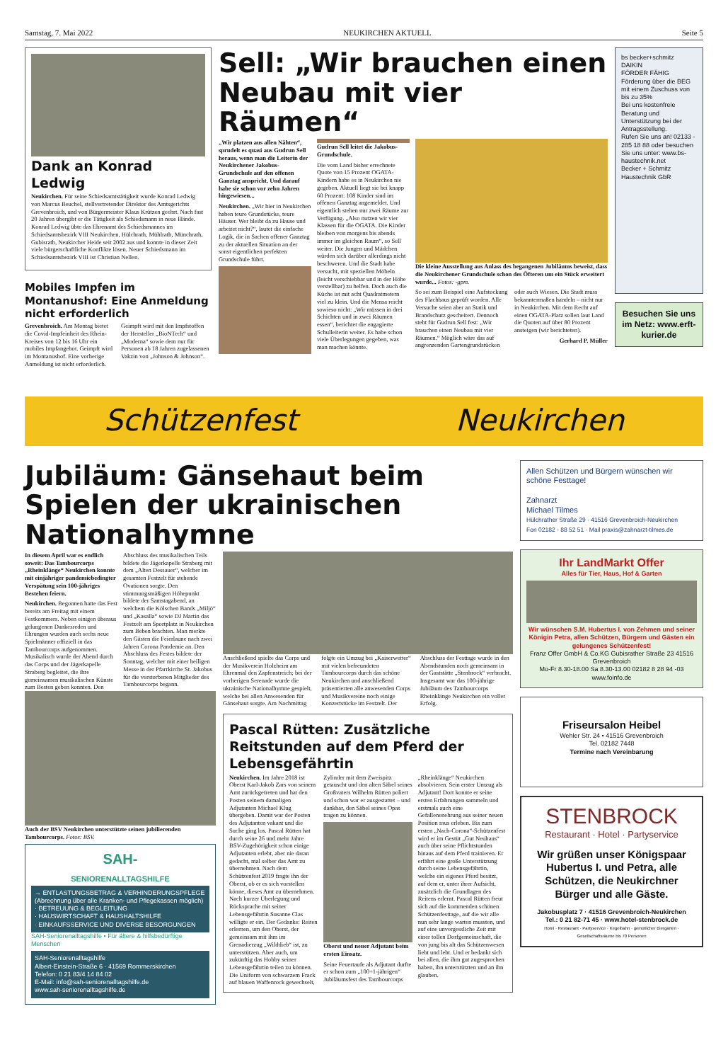Samstag, 7. Mai 2022 NEUKIRCHEN AKTUELL Seite 5
Dank an Konrad Ledwig
Neukirchen. Für seine Schiedsamtstätigkeit wurde Konrad Ledwig von Marcus Beuchel, stellvertretender Direktor des Amtsgerichts Grevenbroich, und von Bürgermeister Klaus Krützen geehrt. Nach fast 20 Jahren übergibt er die Tätigkeit als Schiedsmann in neue Hände. Konrad Ledwig übte das Ehrenamt des Schiedsmannes im Schiedsamtsbezirk VIII Neukirchen, Hülchrath, Mühlrath, Münchrath, Gubisrath, Neukircher Heide seit 2002 aus und konnte in dieser Zeit viele bürgerschaftliche Konflikte lösen. Neuer Schiedsmann im Schiedsamtsbezirk VIII ist Christian Nellen.
Mobiles Impfen im Montanushof: Eine Anmeldung nicht erforderlich
Grevenbroich. Am Montag bietet die Covid-Impfeinheit des Rhein-Kreises von 12 bis 16 Uhr ein mobiles Impfangebot. Geimpft wird im Montanushof. Eine vorherige Anmeldung ist nicht erforderlich. Geimpft wird mit den Impfstoffen der Hersteller „BioNTech“ und „Moderna“ sowie dem nur für Personen ab 18 Jahren zugelassenen Vakzin von „Johnson & Johnson“.
Sell: „Wir brauchen einen Neubau mit vier Räumen“
„Wir platzen aus allen Nähten“, sprudelt es quasi aus Gudrun Sell heraus, wenn man die Leiterin der Neukirchener Jakobus-Grundschule auf den offenen Ganztag anspricht. Und darauf habe sie schon vor zehn Jahren hingewiesen...
Neukirchen. „Wir hier in Neukirchen haben teure Grundstücke, teure Häuser. Wer bleibt da zu Hause und arbeitet nicht?“, lautet die einfache Logik, die in Sachen offener Ganztag zu der aktuellen Situation an der sonst eigentlichen perfekten Grundschule führt.
Gudrun Sell leitet die Jakobus-Grundschule.
Die vom Land bisher errechnete Quote von 15 Prozent OGATA-Kindern habe es in Neukirchen nie gegeben. Aktuell liegt sie bei knapp 60 Prozent: 108 Kinder sind im offenen Ganztag angemeldet. Und eigentlich stehen nur zwei Räume zur Verfügung. „Also nutzen wir vier Klassen für die OGATA. Die Kinder bleiben von morgens bis abends immer im gleichen Raum“, so Sell weiter. Die Jungen und Mädchen würden sich darüber allerdings nicht beschweren. Und die Stadt habe versucht, mit speziellen Möbeln (leicht verschiebbar und in der Höhe verstellbar) zu helfen. Doch auch die Küche ist mit acht Quadratmetern viel zu klein. Und die Mensa reicht sowieso nicht: „Wir müssen in drei Schichten und in zwei Räumen essen“, berichtet die engagierte Schulleiterin weiter. Es habe schon viele Überlegungen gegeben, was man machen könnte.
Die kleine Ausstellung aus Anlass des begangenen Jubiläums beweist, dass die Neukirchener Grundschule schon des Öfteren um ein Stück erweitert wurde... Fotos: -gpm.
So sei zum Beispiel eine Aufstockung des Flachbaus geprüft worden. Alle Versuche seien aber an Statik und Brandschutz gescheitert. Dennoch steht für Gudrun Sell fest: „Wir brauchen einen Neubau mit vier Räumen.“ Möglich wäre das auf angrenzenden Gartengrundstücken oder auch Wiesen. Die Stadt muss bekanntermaßen handeln – nicht nur in Neukirchen. Mit dem Recht auf einen OGATA-Platz sollen laut Land die Quoten auf über 80 Prozent ansteigen (wir berichteten).
Gerhard P. Müller
bs becker+schmitz
DAIKIN
FÖRDER FÄHIG
Förderung über die BEG mit einem Zuschuss von bis zu 35%
Bei uns kostenfreie Beratung und Unterstützung bei der Antragsstellung.
Rufen Sie uns an! 02133 - 285 18 88 oder besuchen Sie uns unter: www.bs-haustechnik.net
Becker + Schmitz Haustechnik GbR
Besuchen Sie uns im Netz: www.erft-kurier.de
Schützenfest Neukirchen
Jubiläum: Gänsehaut beim Spielen der ukrainischen Nationalhymne
In diesem April war es endlich soweit: Das Tambourcorps „Rheinklänge“ Neukirchen konnte mit einjähriger pandemiebedingter Verspätung sein 100-jähriges Bestehen feiern.
Neukirchen. Begonnen hatte das Fest bereits am Freitag mit einem Festkommers. Neben einigen überaus gelungenen Dankesreden und Ehrungen wurden auch sechs neue Spielmänner offiziell in das Tambourcorps aufgenommen. Musikalisch wurde der Abend durch das Corps und der Jägerkapelle Straberg begleitet, die ihre gemeinsamen musikalischen Künste zum Besten geben konnten. Den Abschluss des musikalischen Teils bildete die Jägerkapelle Straberg mit dem „Alten Dessauer“, welcher im gesamten Festzelt für stehende Ovationen sorgte. Den stimmungsmäßigen Höhepunkt bildete der Samstagabend, an welchem die Kölschen Bands „Miljö“ und „Kasalla“ sowie DJ Martin das Festzelt am Sportplatz in Neukirchen zum Beben brachten. Man merkte den Gästen die Feierlaune nach zwei Jahren Corona Pandemie an. Den Abschluss des Festes bildete der Sonntag, welcher mit einer heiligen Messe in der Pfarrkirche St. Jakobus für die verstorbenen Mitglieder des Tambourcorps begann.
Auch der BSV Neukirchen unterstützte seinen jubilierenden Tambourcorps. Fotos: BSV.
SAH-
SENIORENALLTAGSHILFE
→ ENTLASTUNGSBETRAG & VERHINDERUNGSPFLEGE
(Abrechnung über alle Kranken- und Pflegekassen möglich)
· BETREUUNG & BEGLEITUNG
· HAUSWIRTSCHAFT & HAUSHALTSHILFE
· EINKAUFSSERVICE UND DIVERSE BESORGUNGEN
SAH-Seniorenalltagshilfe • Für ältere & hilfsbedürftige Menschen
SAH-Seniorenalltagshilfe
Albert-Einstein-Straße 6 · 41569 Rommerskirchen
Telefon: 0 21 83/4 14 84 02
E-Mail: info@sah-seniorenalltagshilfe.de
www.sah-seniorenalltagshilfe.de
Anschließend spielte das Corps und der Musikverein Holzheim am Ehrenmal den Zapfenstreich; bei der vorherigen Serenade wurde die ukrainische Nationalhymne gespielt, welche bei allen Anwesenden für Gänsehaut sorgte. Am Nachmittag folgte ein Umzug bei „Kaiserwetter“ mit vielen befreundeten Tambourcorps durch das schöne Neukirchen und anschließend präsentierten alle anwesenden Corps und Musikvereine noch einige Konzertstücke im Festzelt. Der Abschluss der Festtage wurde in den Abendstunden noch gemeinsam in der Gaststätte „Stenbrock“ verbracht. Insgesamt war das 100-jährige Jubiläum des Tambourcorps Rheinklänge Neukirchen ein voller Erfolg.
Pascal Rütten: Zusätzliche Reitstunden auf dem Pferd der Lebensgefährtin
Neukirchen. Im Jahre 2018 ist Oberst Karl-Jakob Zars von seinem Amt zurückgetreten und hat den Posten seinem damaligen Adjutanten Michael Klug übergeben. Damit war der Posten des Adjutanten vakant und die Suche ging los. Pascal Rütten hat durch seine 26 und mehr Jahre BSV-Zugehörigkeit schon einige Adjutanten erlebt, aber nie daran gedacht, mal selber das Amt zu übernehmen. Nach dem Schützenfest 2019 fragte ihn der Oberst, ob er es sich vorstellen könne, dieses Amt zu übernehmen. Nach kurzer Überlegung und Rücksprache mit seiner Lebensgefährtin Susanne Clas willigte er ein. Der Gedanke: Reiten erlernen, um den Oberst, der gemeinsam mit ihm im Grenadierzug „Wilddieb“ ist, zu unterstützen. Aber auch, um zukünftig das Hobby seiner Lebensgefährtin teilen zu können. Die Uniform von schwarzem Frack auf blauen Waffenrock gewechselt, Zylinder mit dem Zweispitz getauscht und den alten Säbel seines Großvaters Wilhelm Rütten poliert und schon war er ausgestattet – und dankbar, den Säbel seines Opas tragen zu können.
Oberst und neuer Adjutant beim ersten Einsatz.
Seine Feuertaufe als Adjutant durfte er schon zum „100+1-jährigen“ Jubiläumsfest des Tambourcorps „Rheinklänge“ Neukirchen absolvieren. Sein erster Umzug als Adjutant! Dort konnte er seine ersten Erfahrungen sammeln und erstmals auch eine Gefallenenehrung aus seiner neuen Position raus erleben. Bis zum ersten „Nach-Corona“-Schützenfest wird er im Gestüt „Gut Neuhaus“ auch über seine Pflichtstunden hinaus auf dem Pferd trainieren. Er erfährt eine große Unterstützung durch seine Lebensgefährtin, welche ein eigenes Pferd besitzt, auf dem er, unter ihrer Aufsicht, zusätzlich die Grundlagen des Reitens erlernt. Pascal Rütten freut sich auf die kommenden schönen Schützenfesttage, auf die wir alle nun sehr lange warten mussten, und auf eine unvergessliche Zeit mit einer tollen Dorfgemeinschaft, die von jung bis alt das Schützenwesen liebt und lebt. Und er bedankt sich bei allen, die ihm gut zugesprochen haben, ihn unterstützten und an ihn glauben.
Allen Schützen und Bürgern wünschen wir schöne Festtage!
Zahnarzt
Michael Tilmes
Hülchrather Straße 29 · 41516 Grevenbroich-Neukirchen
Fon 02182 - 88 52 51 · Mail praxis@zahnarzt-tilmes.de
Ihr LandMarkt Offer
Alles für Tier, Haus, Hof & Garten
Wir wünschen S.M. Hubertus I. von Zehmen und seiner Königin Petra, allen Schützen, Bürgern und Gästen ein gelungenes Schützenfest!
Franz Offer GmbH & Co.KG Gubisrather Straße 23 41516 Grevenbroich
Mo-Fr 8.30-18.00 Sa 8.30-13.00 02182 8 28 94 -03 www.foinfo.de
Friseursalon Heibel
Wehler Str. 24 • 41516 Grevenbroich
Tel. 02182 7448
Termine nach Vereinbarung
STENBROCK
Restaurant · Hotel · Partyservice
Wir grüßen unser Königspaar Hubertus I. und Petra, alle Schützen, die Neukirchner Bürger und alle Gäste.
Jakobusplatz 7 · 41516 Grevenbroich-Neukirchen
Tel.: 0 21 82-71 45 · www.hotel-stenbrock.de
Hotel · Restaurant · Partyservice · Kegelbahn · gemütlicher Biergarten · Gesellschaftsräume bis 70 Personen